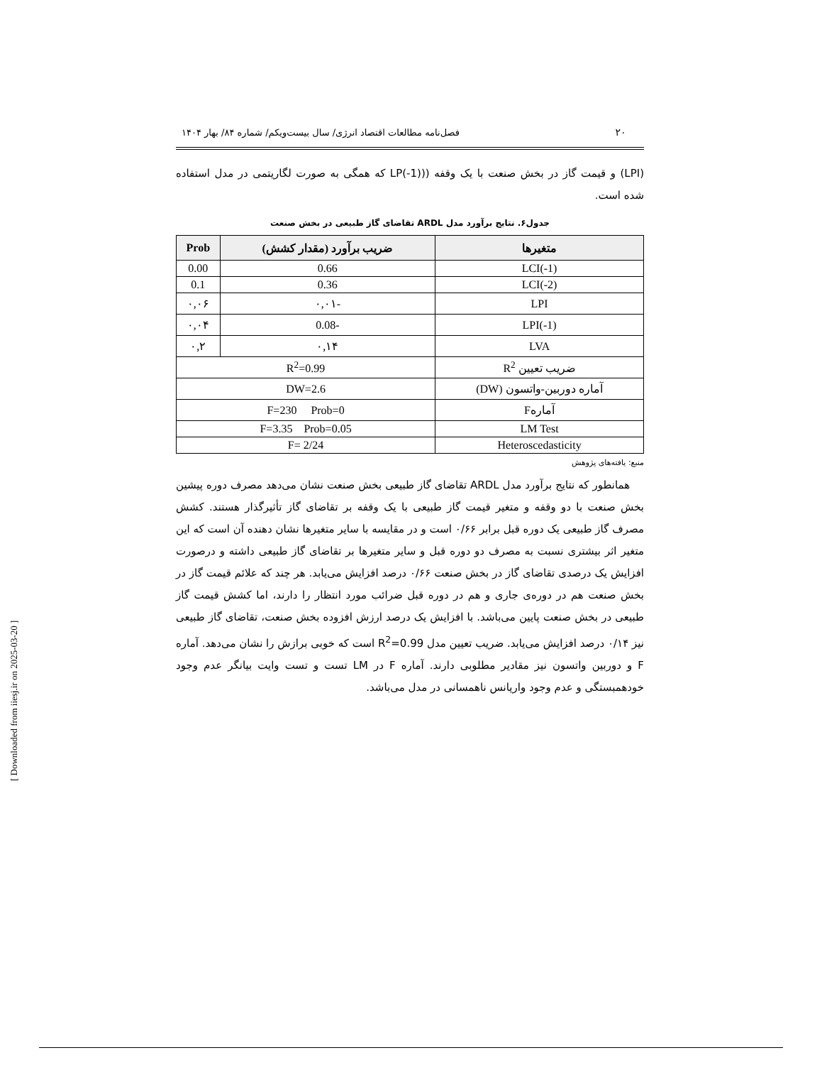۲۰ فصل‌نامه مطالعات اقتصاد انرژی/ سال بیست‌ویکم/ شماره ۸۴/ بهار ۱۴۰۴
(LPI) و قیمت گاز در بخش صنعت با یک وقفه ((LP(-1) که همگی به صورت لگاریتمی در مدل استفاده شده است.
جدول۶. نتایج برآورد مدل ARDL تقاضای گاز طبیعی در بخش صنعت
| متغیرها | ضریب برآورد (مقدار کشش) | Prob |
| --- | --- | --- |
| LCI(-1) | 0.66 | 0.00 |
| LCI(-2) | 0.36 | 0.1 |
| LPI | -۰,۰۱ | ۰,۰۶ |
| LPI(-1) | -0.08 | ۰,۰۴ |
| LVA | ۰,۱۴ | ۰,۲ |
| ضریب تعیین R<sup>2</sup> | R<sup>2</sup>=0.99 | |
| آماره دوربین-واتسون (DW) | DW=2.6 | |
| آمارهF | F=230 Prob=0 | |
| LM Test | F=3.35 Prob=0.05 | |
| Heteroscedasticity | F= 2/24 | |
منبع: یافته‌های پژوهش
همانطور که نتایج برآورد مدل ARDL تقاضای گاز طبیعی بخش صنعت نشان می‌دهد مصرف دوره پیشین بخش صنعت با دو وقفه و متغیر قیمت گاز طبیعی با یک وقفه بر تقاضای گاز تأثیرگذار هستند. کشش مصرف گاز طبیعی یک دوره قبل برابر ۰/۶۶ است و در مقایسه با سایر متغیرها نشان دهنده آن است که این متغیر اثر بیشتری نسبت به مصرف دو دوره قبل و سایر متغیرها بر تقاضای گاز طبیعی داشته و درصورت افزایش یک درصدی تقاضای گاز در بخش صنعت ۰/۶۶ درصد افزایش می‌یابد. هر چند که علائم قیمت گاز در بخش صنعت هم در دوره‌ی جاری و هم در دوره قبل ضرائب مورد انتظار را دارند، اما کشش قیمت گاز طبیعی در بخش صنعت پایین می‌باشد. با افزایش یک درصد ارزش افزوده بخش صنعت، تقاضای گاز طبیعی نیز ۰/۱۴ درصد افزایش می‌یابد. ضریب تعیین مدل R<sup>2</sup>=0.99 است که خوبی برازش را نشان می‌دهد. آماره F و دوربین واتسون نیز مقادیر مطلوبی دارند. آماره F در LM تست و تست وایت بیانگر عدم وجود خودهمبستگی و عدم وجود واریانس ناهمسانی در مدل می‌باشد.
[ Downloaded from iiesj.ir on 2025-03-20 ]